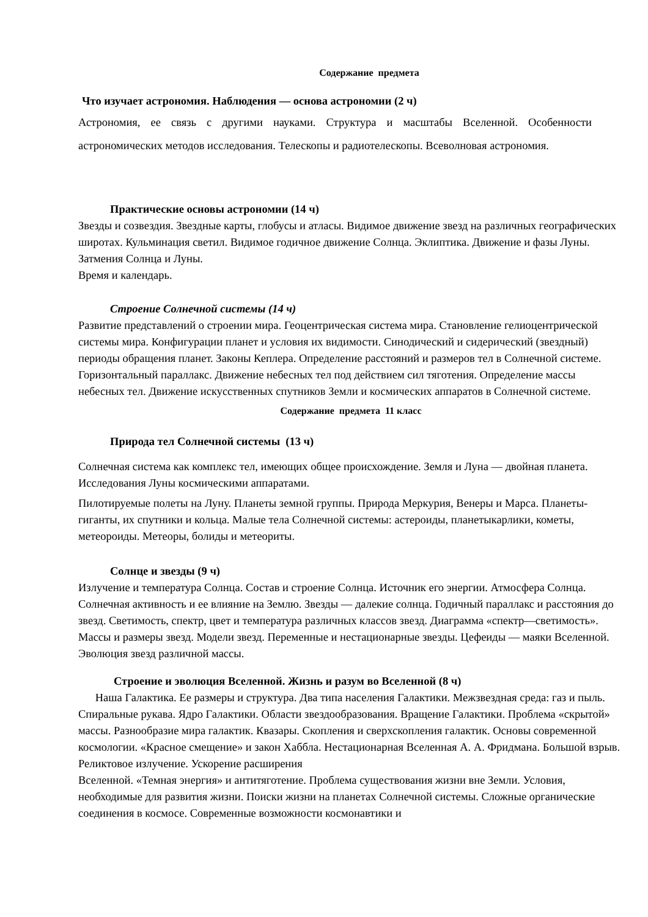Содержание предмета
Что изучает астрономия. Наблюдения — основа астрономии (2 ч)
Астрономия, ее связь с другими науками. Структура и масштабы Вселенной. Особенности астрономических методов исследования. Телескопы и радиотелескопы. Всеволновая астрономия.
Практические основы астрономии (14 ч)
Звезды и созвездия. Звездные карты, глобусы и атласы. Видимое движение звезд на различных географических широтах. Кульминация светил. Видимое годичное движение Солнца. Эклиптика. Движение и фазы Луны. Затмения Солнца и Луны.
Время и календарь.
Строение Солнечной системы (14 ч)
Развитие представлений о строении мира. Геоцентрическая система мира. Становление гелиоцентрической системы мира. Конфигурации планет и условия их видимости. Синодический и сидерический (звездный) периоды обращения планет. Законы Кеплера. Определение расстояний и размеров тел в Солнечной системе. Горизонтальный параллакс. Движение небесных тел под действием сил тяготения. Определение массы небесных тел. Движение искусственных спутников Земли и космических аппаратов в Солнечной системе.
Содержание предмета 11 класс
Природа тел Солнечной системы (13 ч)
Солнечная система как комплекс тел, имеющих общее происхождение. Земля и Луна — двойная планета. Исследования Луны космическими аппаратами.
Пилотируемые полеты на Луну. Планеты земной группы. Природа Меркурия, Венеры и Марса. Планеты-гиганты, их спутники и кольца. Малые тела Солнечной системы: астероиды, планетыкарлики, кометы, метеороиды. Метеоры, болиды и метеориты.
Солнце и звезды (9 ч)
Излучение и температура Солнца. Состав и строение Солнца. Источник его энергии. Атмосфера Солнца. Солнечная активность и ее влияние на Землю. Звезды — далекие солнца. Годичный параллакс и расстояния до звезд. Светимость, спектр, цвет и температура различных классов звезд. Диаграмма «спектр—светимость». Массы и размеры звезд. Модели звезд. Переменные и нестационарные звезды. Цефеиды — маяки Вселенной. Эволюция звезд различной массы.
Строение и эволюция Вселенной. Жизнь и разум во Вселенной (8 ч)
Наша Галактика. Ее размеры и структура. Два типа населения Галактики. Межзвездная среда: газ и пыль. Спиральные рукава. Ядро Галактики. Области звездообразования. Вращение Галактики. Проблема «скрытой» массы. Разнообразие мира галактик. Квазары. Скопления и сверхскопления галактик. Основы современной космологии. «Красное смещение» и закон Хаббла. Нестационарная Вселенная А. А. Фридмана. Большой взрыв. Реликтовое излучение. Ускорение расширения
Вселенной. «Темная энергия» и антитяготение. Проблема существования жизни вне Земли. Условия, необходимые для развития жизни. Поиски жизни на планетах Солнечной системы. Сложные органические соединения в космосе. Современные возможности космонавтики и